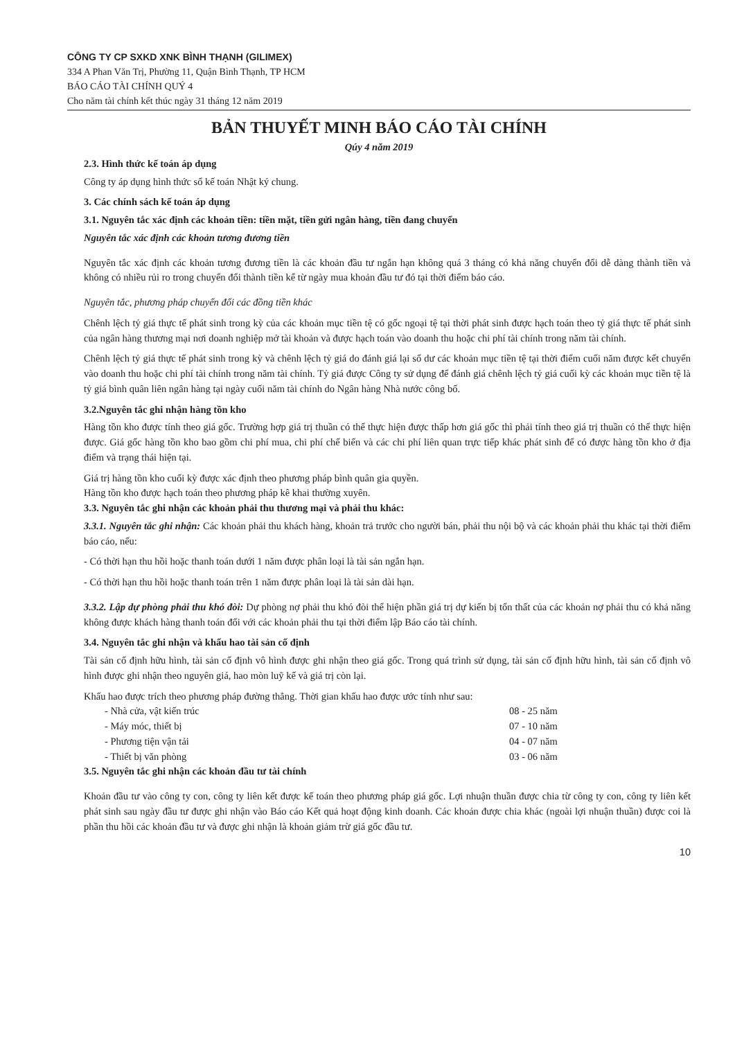CÔNG TY CP SXKD XNK BÌNH THẠNH (GILIMEX)
334 A Phan Văn Trị, Phường 11, Quận Bình Thạnh, TP HCM
BÁO CÁO TÀI CHÍNH QUÝ 4
Cho năm tài chính kết thúc ngày 31 tháng 12 năm 2019
BẢN THUYẾT MINH BÁO CÁO TÀI CHÍNH
Qúy 4 năm 2019
2.3. Hình thức kế toán áp dụng
Công ty áp dụng hình thức sổ kế toán Nhật ký chung.
3. Các chính sách kế toán áp dụng
3.1. Nguyên tắc xác định các khoản tiền: tiền mặt, tiền gửi ngân hàng, tiền đang chuyển
Nguyên tắc xác định các khoản tương đương tiền
Nguyên tắc xác định các khoản tương đương tiền là các khoản đầu tư ngắn hạn không quá 3 tháng có khả năng chuyển đổi dễ dàng thành tiền và không có nhiều rủi ro trong chuyển đổi thành tiền kể từ ngày mua khoản đầu tư đó tại thời điểm báo cáo.
Nguyên tắc, phương pháp chuyển đổi các đồng tiền khác
Chênh lệch tỷ giá thực tế phát sinh trong kỳ của các khoản mục tiền tệ có gốc ngoại tệ tại thời phát sinh được hạch toán theo tỷ giá thực tế phát sinh của ngân hàng thương mại nơi doanh nghiệp mở tài khoản và được hạch toán vào doanh thu hoặc chi phí tài chính trong năm tài chính.
Chênh lệch tỷ giá thực tế phát sinh trong kỳ và chênh lệch tỷ giá do đánh giá lại số dư các khoản mục tiền tệ tại thời điểm cuối năm được kết chuyển vào doanh thu hoặc chi phí tài chính trong năm tài chính. Tỷ giá được Công ty sử dụng để đánh giá chênh lệch tỷ giá cuối kỳ các khoản mục tiền tệ là tỷ giá bình quân liên ngân hàng tại ngày cuối năm tài chính do Ngân hàng Nhà nước công bố.
3.2.Nguyên tắc ghi nhận hàng tồn kho
Hàng tồn kho được tính theo giá gốc. Trường hợp giá trị thuần có thể thực hiện được thấp hơn giá gốc thì phải tính theo giá trị thuần có thể thực hiện được. Giá gốc hàng tồn kho bao gồm chi phí mua, chi phí chế biến và các chi phí liên quan trực tiếp khác phát sinh để có được hàng tồn kho ở địa điểm và trạng thái hiện tại.
Giá trị hàng tồn kho cuối kỳ được xác định theo phương pháp bình quân gia quyền.
Hàng tồn kho được hạch toán theo phương pháp kê khai thường xuyên.
3.3. Nguyên tắc ghi nhận các khoản phải thu thương mại và phải thu khác:
3.3.1. Nguyên tắc ghi nhận: Các khoản phải thu khách hàng, khoản trả trước cho người bán, phải thu nội bộ và các khoản phải thu khác tại thời điểm báo cáo, nếu:
- Có thời hạn thu hồi hoặc thanh toán dưới 1 năm được phân loại là tài sản ngắn hạn.
- Có thời hạn thu hồi hoặc thanh toán trên 1 năm được phân loại là tài sản dài hạn.
3.3.2. Lập dự phòng phải thu khó đòi: Dự phòng nợ phải thu khó đòi thể hiện phần giá trị dự kiến bị tổn thất của các khoản nợ phải thu có khả năng không được khách hàng thanh toán đối với các khoản phải thu tại thời điểm lập Báo cáo tài chính.
3.4. Nguyên tắc ghi nhận và khấu hao tài sản cố định
Tài sản cố định hữu hình, tài sản cố định vô hình được ghi nhận theo giá gốc. Trong quá trình sử dụng, tài sản cố định hữu hình, tài sản cố định vô hình được ghi nhận theo nguyên giá, hao mòn luỹ kế và giá trị còn lại.
Khấu hao được trích theo phương pháp đường thẳng. Thời gian khấu hao được ước tính như sau:
| - Nhà cửa, vật kiến trúc | 08 - 25 năm |
| - Máy móc, thiết bị | 07 - 10 năm |
| - Phương tiện vận tải | 04 - 07 năm |
| - Thiết bị văn phòng | 03 - 06 năm |
3.5. Nguyên tắc ghi nhận các khoản đầu tư tài chính
Khoản đầu tư vào công ty con, công ty liên kết được kế toán theo phương pháp giá gốc. Lợi nhuận thuần được chia từ công ty con, công ty liên kết phát sinh sau ngày đầu tư được ghi nhận vào Báo cáo Kết quả hoạt động kinh doanh. Các khoản được chia khác (ngoài lợi nhuận thuần) được coi là phần thu hồi các khoản đầu tư và được ghi nhận là khoản giảm trừ giá gốc đầu tư.
10